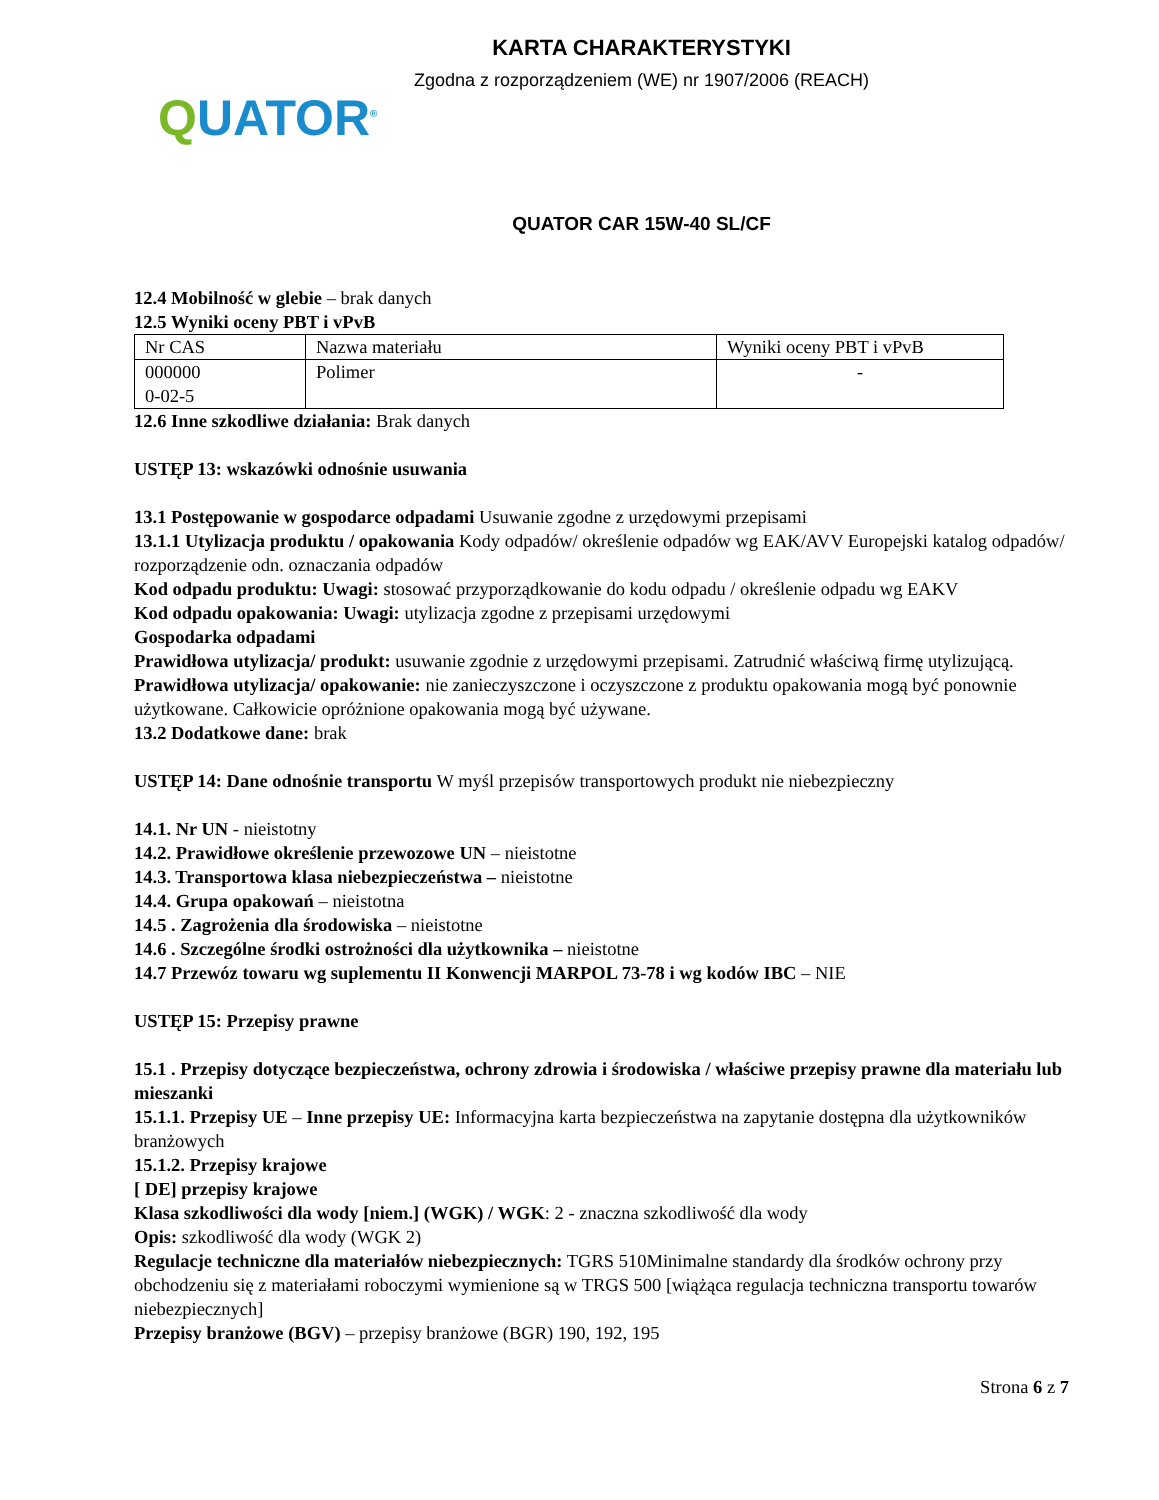KARTA CHARAKTERYSTYKI
Zgodna z rozporządzeniem (WE) nr 1907/2006 (REACH)
QUATOR<sup>®</sup>
QUATOR CAR 15W-40 SL/CF
12.4 Mobilność w glebie – brak danych
12.5 Wyniki oceny PBT i vPvB
| Nr CAS | Nazwa materiału | Wyniki oceny PBT i vPvB |
| 000000 0-02-5 | Polimer | - |
12.6 Inne szkodliwe działania: Brak danych
USTĘP 13: wskazówki odnośnie usuwania
13.1 Postępowanie w gospodarce odpadami Usuwanie zgodne z urzędowymi przepisami
13.1.1 Utylizacja produktu / opakowania Kody odpadów/ określenie odpadów wg EAK/AVV Europejski katalog odpadów/ rozporządzenie odn. oznaczania odpadów
Kod odpadu produktu: Uwagi: stosować przyporządkowanie do kodu odpadu / określenie odpadu wg EAKV
Kod odpadu opakowania: Uwagi: utylizacja zgodne z przepisami urzędowymi
Gospodarka odpadami
Prawidłowa utylizacja/ produkt: usuwanie zgodnie z urzędowymi przepisami. Zatrudnić właściwą firmę utylizującą.
Prawidłowa utylizacja/ opakowanie: nie zanieczyszczone i oczyszczone z produktu opakowania mogą być ponownie użytkowane. Całkowicie opróżnione opakowania mogą być używane.
13.2 Dodatkowe dane: brak
USTĘP 14: Dane odnośnie transportu W myśl przepisów transportowych produkt nie niebezpieczny
14.1. Nr UN - nieistotny
14.2. Prawidłowe określenie przewozowe UN – nieistotne
14.3. Transportowa klasa niebezpieczeństwa – nieistotne
14.4. Grupa opakowań – nieistotna
14.5 . Zagrożenia dla środowiska – nieistotne
14.6 . Szczególne środki ostrożności dla użytkownika – nieistotne
14.7 Przewóz towaru wg suplementu II Konwencji MARPOL 73-78 i wg kodów IBC – NIE
USTĘP 15: Przepisy prawne
15.1 . Przepisy dotyczące bezpieczeństwa, ochrony zdrowia i środowiska / właściwe przepisy prawne dla materiału lub mieszanki
15.1.1. Przepisy UE – Inne przepisy UE: Informacyjna karta bezpieczeństwa na zapytanie dostępna dla użytkowników branżowych
15.1.2. Przepisy krajowe
[ DE] przepisy krajowe
Klasa szkodliwości dla wody [niem.] (WGK) / WGK: 2 - znaczna szkodliwość dla wody
Opis: szkodliwość dla wody (WGK 2)
Regulacje techniczne dla materiałów niebezpiecznych: TGRS 510Minimalne standardy dla środków ochrony przy obchodzeniu się z materiałami roboczymi wymienione są w TRGS 500 [wiążąca regulacja techniczna transportu towarów niebezpiecznych]
Przepisy branżowe (BGV) – przepisy branżowe (BGR) 190, 192, 195
Strona 6 z 7